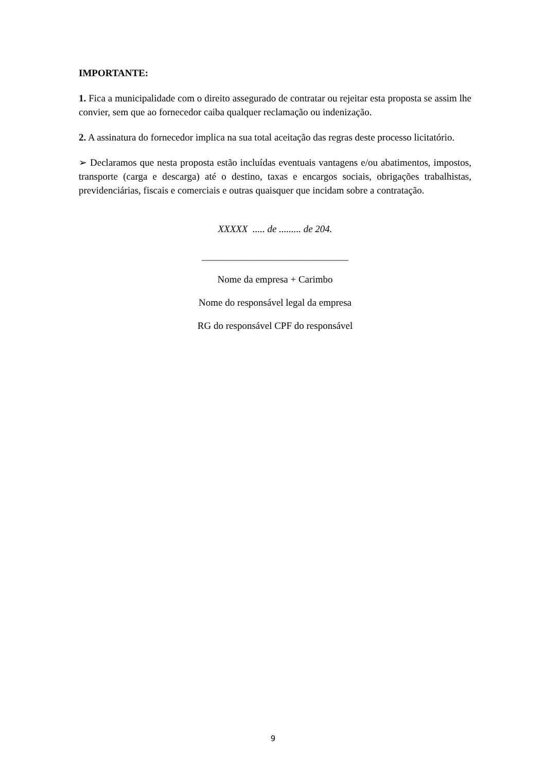IMPORTANTE:
1. Fica a municipalidade com o direito assegurado de contratar ou rejeitar esta proposta se assim lhe convier, sem que ao fornecedor caiba qualquer reclamação ou indenização.
2. A assinatura do fornecedor implica na sua total aceitação das regras deste processo licitatório.
➢ Declaramos que nesta proposta estão incluídas eventuais vantagens e/ou abatimentos, impostos, transporte (carga e descarga) até o destino, taxas e encargos sociais, obrigações trabalhistas, previdenciárias, fiscais e comerciais e outras quaisquer que incidam sobre a contratação.
XXXXX ..... de ......... de 204.
______________________________
Nome da empresa + Carimbo
Nome do responsável legal da empresa
RG do responsável CPF do responsável
9